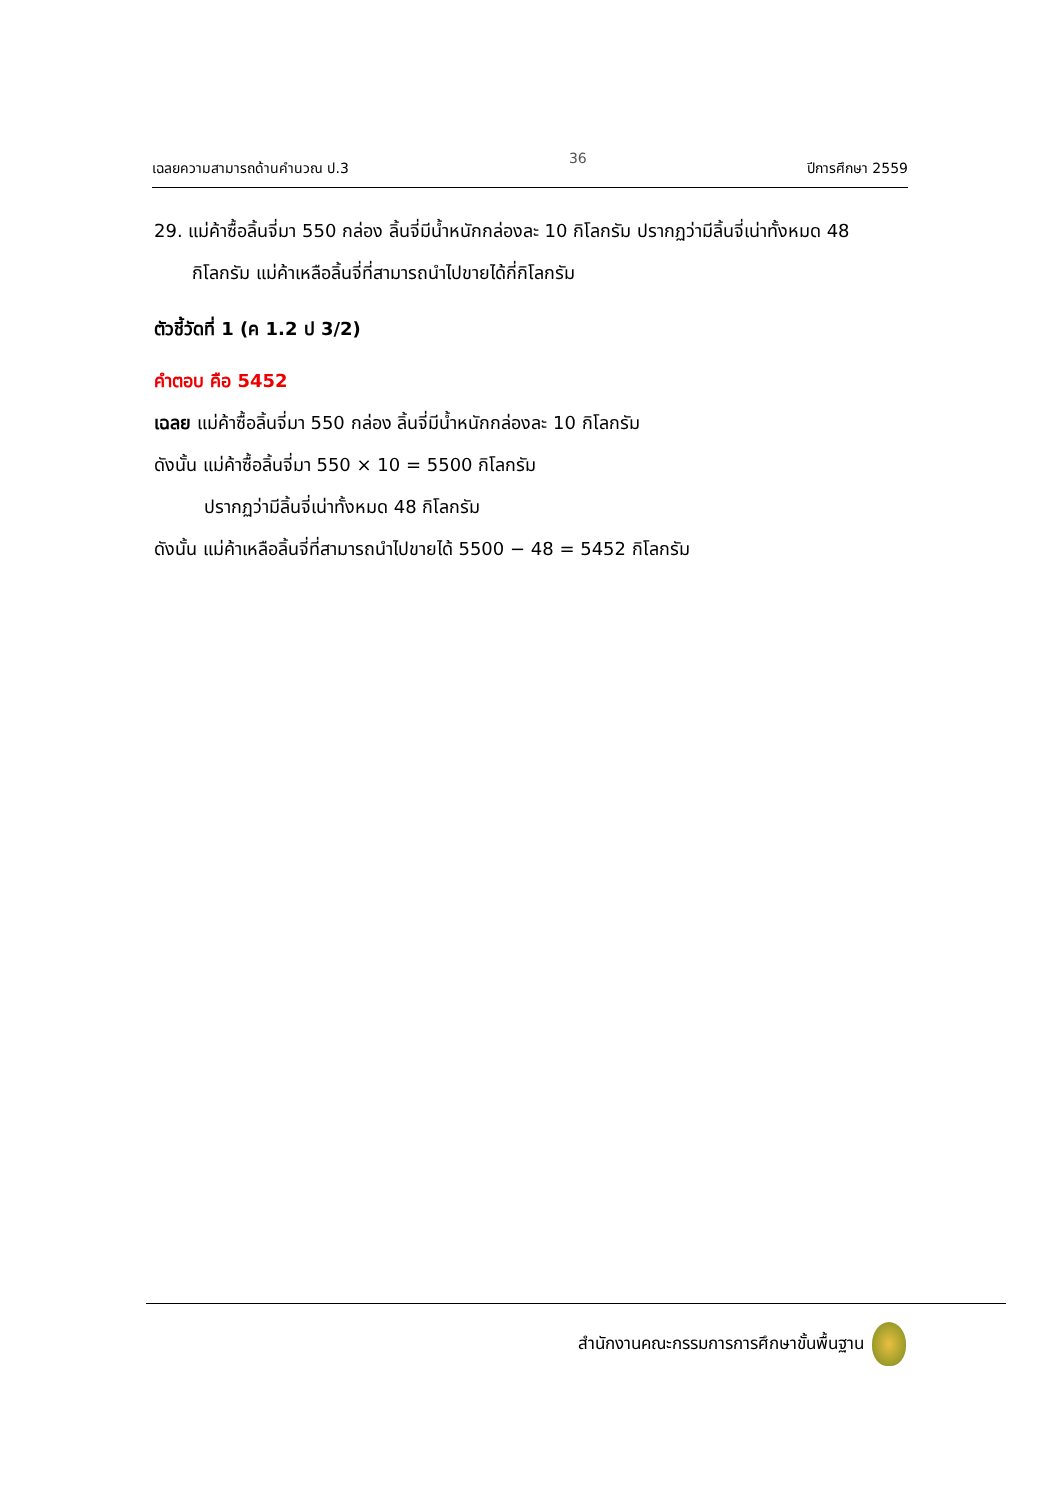เฉลยความสามารถด้านคำนวณ ป.3 36 ปีการศึกษา 2559
29. แม่ค้าซื้อลิ้นจี่มา 550 กล่อง ลิ้นจี่มีน้ำหนักกล่องละ 10 กิโลกรัม ปรากฏว่ามีลิ้นจี่เน่าทั้งหมด 48 กิโลกรัม แม่ค้าเหลือลิ้นจี่ที่สามารถนำไปขายได้กี่กิโลกรัม
ตัวชี้วัดที่ 1 (ค 1.2 ป 3/2)
คำตอบ คือ 5452
เฉลย แม่ค้าซื้อลิ้นจี่มา 550 กล่อง ลิ้นจี่มีน้ำหนักกล่องละ 10 กิโลกรัม
ดังนั้น แม่ค้าซื้อลิ้นจี่มา 550 × 10 = 5500 กิโลกรัม
ปรากฏว่ามีลิ้นจี่เน่าทั้งหมด 48 กิโลกรัม
ดังนั้น แม่ค้าเหลือลิ้นจี่ที่สามารถนำไปขายได้ 5500 − 48 = 5452 กิโลกรัม
สำนักงานคณะกรรมการการศึกษาขั้นพื้นฐาน